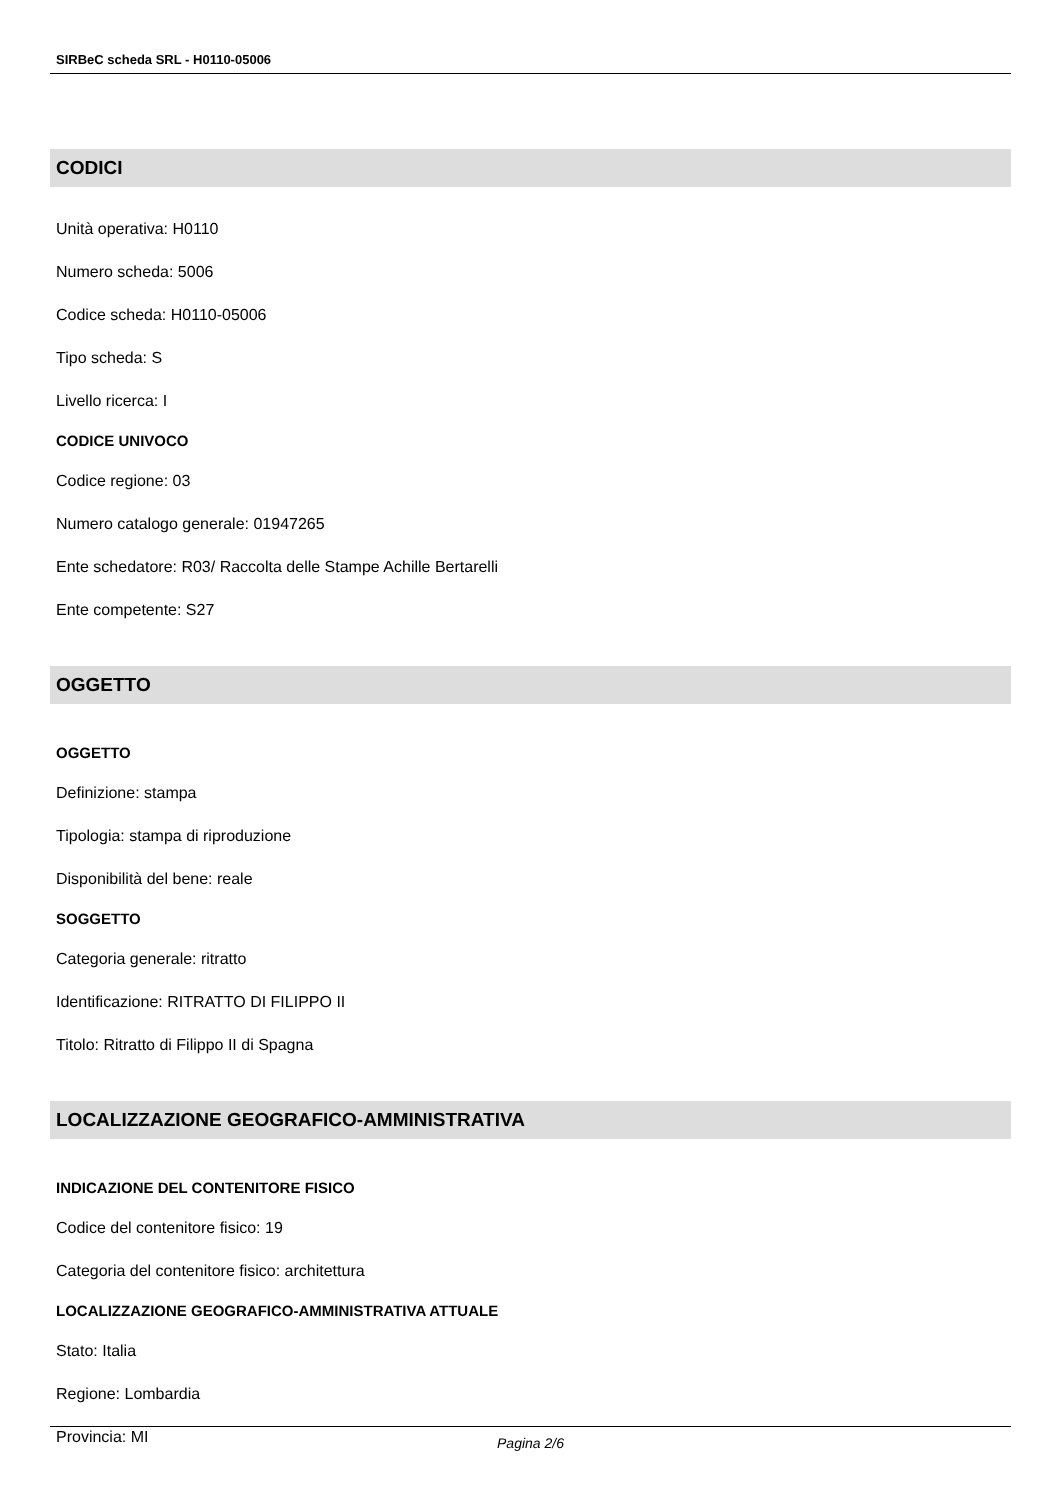SIRBeC scheda SRL - H0110-05006
CODICI
Unità operativa: H0110
Numero scheda: 5006
Codice scheda: H0110-05006
Tipo scheda: S
Livello ricerca: I
CODICE UNIVOCO
Codice regione: 03
Numero catalogo generale: 01947265
Ente schedatore: R03/ Raccolta delle Stampe Achille Bertarelli
Ente competente: S27
OGGETTO
OGGETTO
Definizione: stampa
Tipologia: stampa di riproduzione
Disponibilità del bene: reale
SOGGETTO
Categoria generale: ritratto
Identificazione: RITRATTO DI FILIPPO II
Titolo: Ritratto di Filippo II di Spagna
LOCALIZZAZIONE GEOGRAFICO-AMMINISTRATIVA
INDICAZIONE DEL CONTENITORE FISICO
Codice del contenitore fisico: 19
Categoria del contenitore fisico: architettura
LOCALIZZAZIONE GEOGRAFICO-AMMINISTRATIVA ATTUALE
Stato: Italia
Regione: Lombardia
Provincia: MI
Pagina 2/6